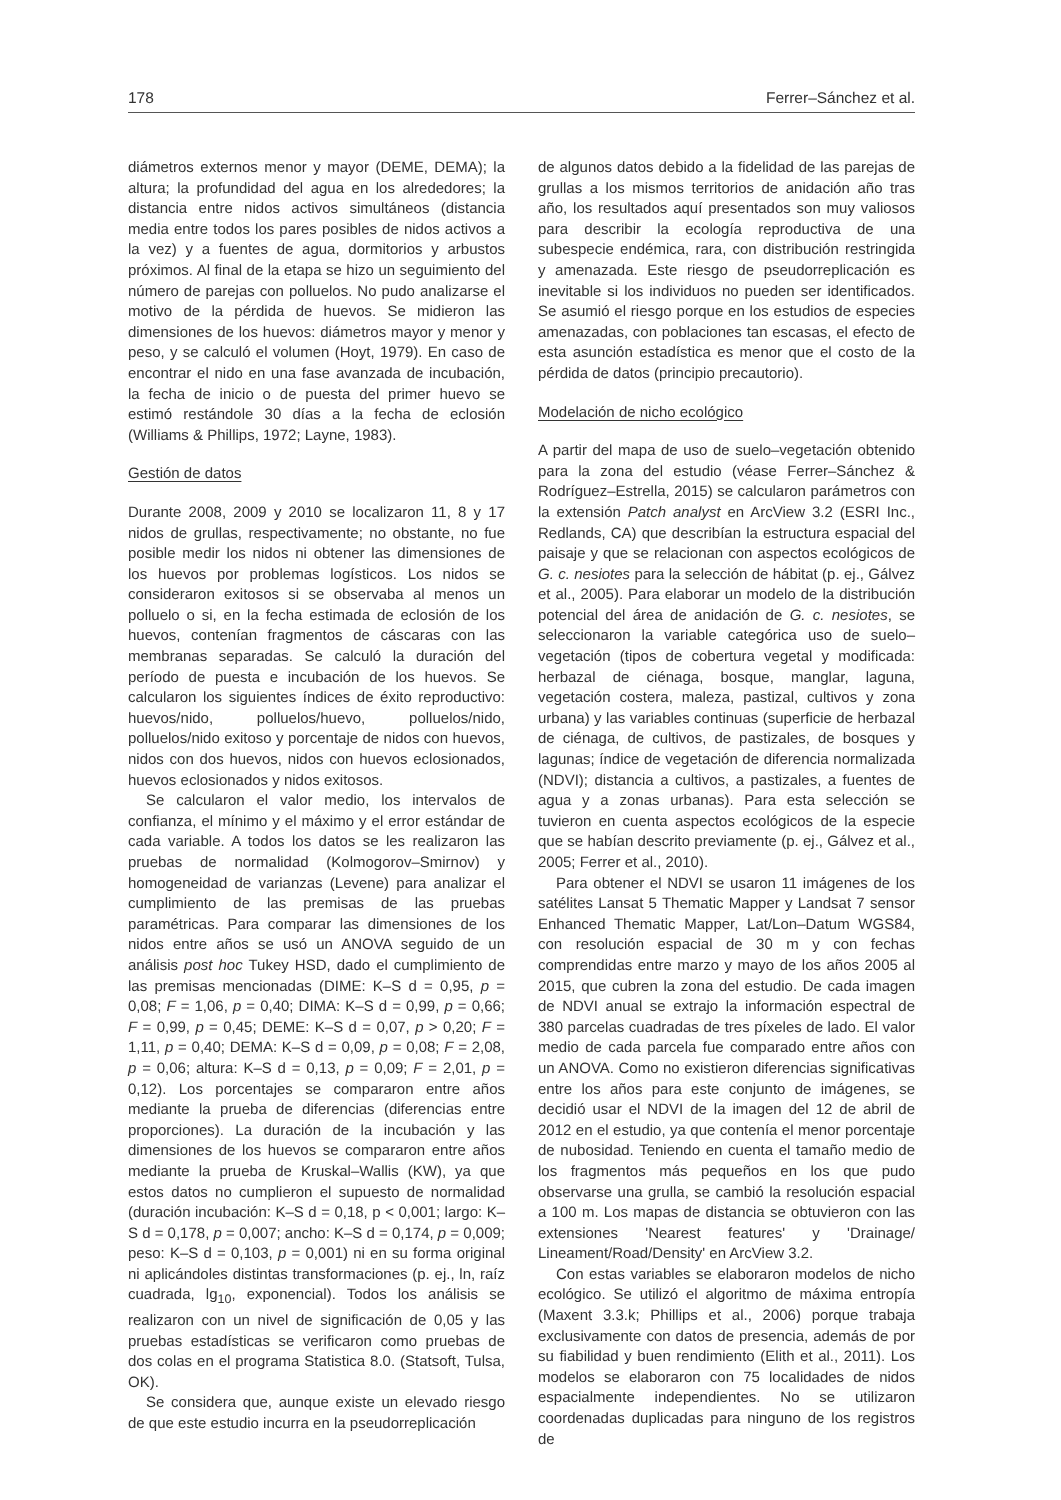178 Ferrer–Sánchez et al.
diámetros externos menor y mayor (DEME, DEMA); la altura; la profundidad del agua en los alrededores; la distancia entre nidos activos simultáneos (distancia media entre todos los pares posibles de nidos activos a la vez) y a fuentes de agua, dormitorios y arbustos próximos. Al final de la etapa se hizo un seguimiento del número de parejas con polluelos. No pudo analizarse el motivo de la pérdida de huevos. Se midieron las dimensiones de los huevos: diámetros mayor y menor y peso, y se calculó el volumen (Hoyt, 1979). En caso de encontrar el nido en una fase avanzada de incubación, la fecha de inicio o de puesta del primer huevo se estimó restándole 30 días a la fecha de eclosión (Williams & Phillips, 1972; Layne, 1983).
Gestión de datos
Durante 2008, 2009 y 2010 se localizaron 11, 8 y 17 nidos de grullas, respectivamente; no obstante, no fue posible medir los nidos ni obtener las dimensiones de los huevos por problemas logísticos. Los nidos se consideraron exitosos si se observaba al menos un polluelo o si, en la fecha estimada de eclosión de los huevos, contenían fragmentos de cáscaras con las membranas separadas. Se calculó la duración del período de puesta e incubación de los huevos. Se calcularon los siguientes índices de éxito reproductivo: huevos/nido, polluelos/huevo, polluelos/nido, polluelos/nido exitoso y porcentaje de nidos con huevos, nidos con dos huevos, nidos con huevos eclosionados, huevos eclosionados y nidos exitosos.
Se calcularon el valor medio, los intervalos de confianza, el mínimo y el máximo y el error estándar de cada variable. A todos los datos se les realizaron las pruebas de normalidad (Kolmogorov–Smirnov) y homogeneidad de varianzas (Levene) para analizar el cumplimiento de las premisas de las pruebas paramétricas. Para comparar las dimensiones de los nidos entre años se usó un ANOVA seguido de un análisis post hoc Tukey HSD, dado el cumplimiento de las premisas mencionadas (DIME: K–S d = 0,95, p = 0,08; F = 1,06, p = 0,40; DIMA: K–S d = 0,99, p = 0,66; F = 0,99, p = 0,45; DEME: K–S d = 0,07, p > 0,20; F = 1,11, p = 0,40; DEMA: K–S d = 0,09, p = 0,08; F = 2,08, p = 0,06; altura: K–S d = 0,13, p = 0,09; F = 2,01, p = 0,12). Los porcentajes se compararon entre años mediante la prueba de diferencias (diferencias entre proporciones). La duración de la incubación y las dimensiones de los huevos se compararon entre años mediante la prueba de Kruskal–Wallis (KW), ya que estos datos no cumplieron el supuesto de normalidad (duración incubación: K–S d = 0,18, p < 0,001; largo: K–S d = 0,178, p = 0,007; ancho: K–S d = 0,174, p = 0,009; peso: K–S d = 0,103, p = 0,001) ni en su forma original ni aplicándoles distintas transformaciones (p. ej., ln, raíz cuadrada, lg<sub>10</sub>, exponencial). Todos los análisis se realizaron con un nivel de significación de 0,05 y las pruebas estadísticas se verificaron como pruebas de dos colas en el programa Statistica 8.0. (Statsoft, Tulsa, OK).
Se considera que, aunque existe un elevado riesgo de que este estudio incurra en la pseudorreplicación
de algunos datos debido a la fidelidad de las parejas de grullas a los mismos territorios de anidación año tras año, los resultados aquí presentados son muy valiosos para describir la ecología reproductiva de una subespecie endémica, rara, con distribución restringida y amenazada. Este riesgo de pseudorreplicación es inevitable si los individuos no pueden ser identificados. Se asumió el riesgo porque en los estudios de especies amenazadas, con poblaciones tan escasas, el efecto de esta asunción estadística es menor que el costo de la pérdida de datos (principio precautorio).
Modelación de nicho ecológico
A partir del mapa de uso de suelo–vegetación obtenido para la zona del estudio (véase Ferrer–Sánchez & Rodríguez–Estrella, 2015) se calcularon parámetros con la extensión Patch analyst en ArcView 3.2 (ESRI Inc., Redlands, CA) que describían la estructura espacial del paisaje y que se relacionan con aspectos ecológicos de G. c. nesiotes para la selección de hábitat (p. ej., Gálvez et al., 2005). Para elaborar un modelo de la distribución potencial del área de anidación de G. c. nesiotes, se seleccionaron la variable categórica uso de suelo–vegetación (tipos de cobertura vegetal y modificada: herbazal de ciénaga, bosque, manglar, laguna, vegetación costera, maleza, pastizal, cultivos y zona urbana) y las variables continuas (superficie de herbazal de ciénaga, de cultivos, de pastizales, de bosques y lagunas; índice de vegetación de diferencia normalizada (NDVI); distancia a cultivos, a pastizales, a fuentes de agua y a zonas urbanas). Para esta selección se tuvieron en cuenta aspectos ecológicos de la especie que se habían descrito previamente (p. ej., Gálvez et al., 2005; Ferrer et al., 2010).
Para obtener el NDVI se usaron 11 imágenes de los satélites Lansat 5 Thematic Mapper y Landsat 7 sensor Enhanced Thematic Mapper, Lat/Lon–Datum WGS84, con resolución espacial de 30 m y con fechas comprendidas entre marzo y mayo de los años 2005 al 2015, que cubren la zona del estudio. De cada imagen de NDVI anual se extrajo la información espectral de 380 parcelas cuadradas de tres píxeles de lado. El valor medio de cada parcela fue comparado entre años con un ANOVA. Como no existieron diferencias significativas entre los años para este conjunto de imágenes, se decidió usar el NDVI de la imagen del 12 de abril de 2012 en el estudio, ya que contenía el menor porcentaje de nubosidad. Teniendo en cuenta el tamaño medio de los fragmentos más pequeños en los que pudo observarse una grulla, se cambió la resolución espacial a 100 m. Los mapas de distancia se obtuvieron con las extensiones 'Nearest features' y 'Drainage/ Lineament/Road/Density' en ArcView 3.2.
Con estas variables se elaboraron modelos de nicho ecológico. Se utilizó el algoritmo de máxima entropía (Maxent 3.3.k; Phillips et al., 2006) porque trabaja exclusivamente con datos de presencia, además de por su fiabilidad y buen rendimiento (Elith et al., 2011). Los modelos se elaboraron con 75 localidades de nidos espacialmente independientes. No se utilizaron coordenadas duplicadas para ninguno de los registros de